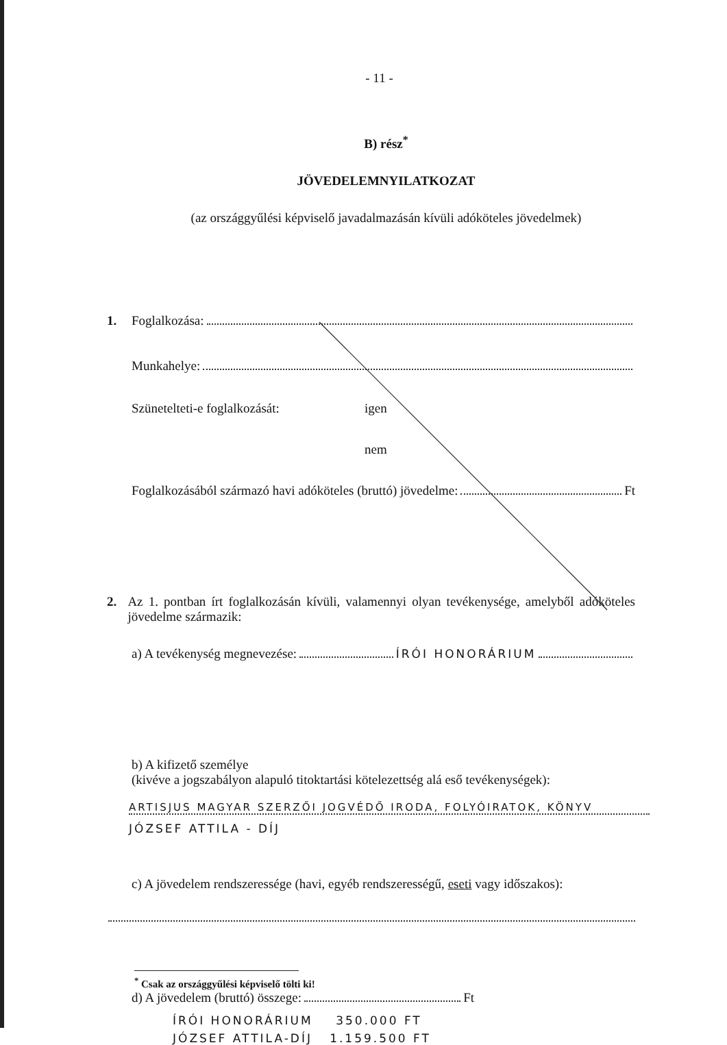- 11 -
B) rész<sup>*</sup>
JÖVEDELEMNYILATKOZAT
(az országgyűlési képviselő javadalmazásán kívüli adóköteles jövedelmek)
1. Foglalkozása:
Munkahelye:
Szünetelteti-e foglalkozását: igen
nem
Foglalkozásából származó havi adóköteles (bruttó) jövedelme: Ft
2. Az 1. pontban írt foglalkozásán kívüli, valamennyi olyan tevékenysége, amelyből adóköteles jövedelme származik:
a) A tevékenység megnevezése: ÍRÓI HONORÁRIUM
b) A kifizető személye
(kivéve a jogszabályon alapuló titoktartási kötelezettség alá eső tevékenységek):
ARTISJUS MAGYAR SZERZŐI JOGVÉDŐ IRODA, FOLYÓIRATOK, KÖNYV
JÓZSEF ATTILA - DÍJ
c) A jövedelem rendszeressége (havi, egyéb rendszerességű, eseti vagy időszakos):
d) A jövedelem (bruttó) összege: Ft
ÍRÓI HONORÁRIUM 350.000 FT
JÓZSEF ATTILA-DÍJ 1.159.500 FT
<sup>*</sup> Csak az országgyűlési képviselő tölti ki!